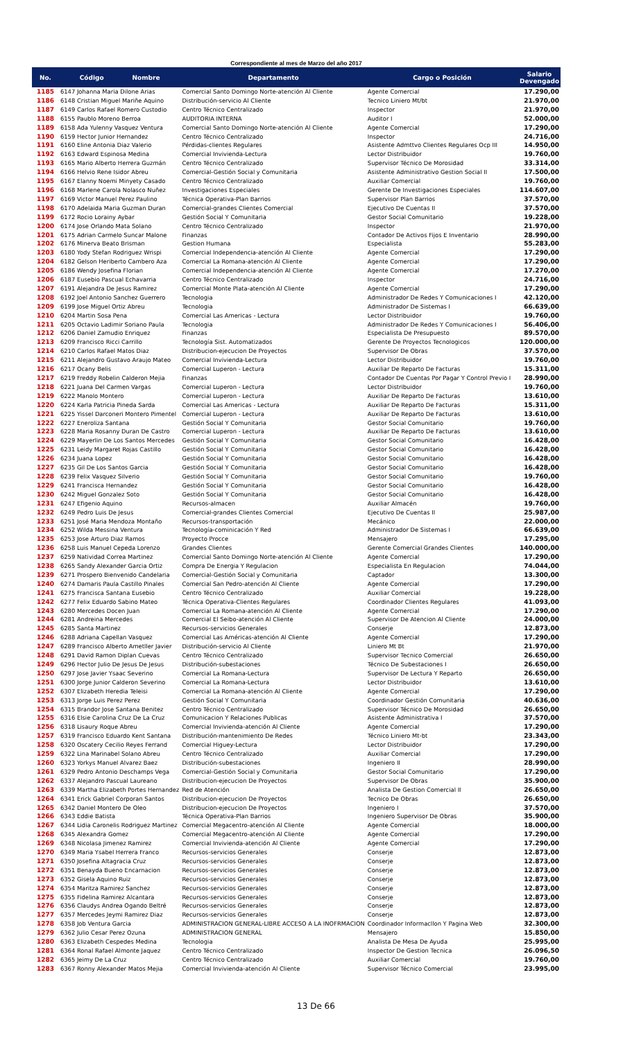Correspondiente al mes de Marzo del año 2017
| No. | Código Nombre | Departamento | Cargo o Posición | Salario Devengado |
| --- | --- | --- | --- | --- |
| 1185 | 6147 Johanna Maria Dilone Arias | Comercial Santo Domingo Norte-atención Al Cliente | Agente Comercial | 17.290,00 |
| 1186 | 6148 Cristian Miguel Mariñe Aquino | Distribución-servicio Al Cliente | Tecnico Liniero Mt/bt | 21.970,00 |
| 1187 | 6149 Carlos Rafael Romero Custodio | Centro Técnico Centralizado | Inspector | 21.970,00 |
| 1188 | 6155 Paublo Moreno Berroa | AUDITORIA INTERNA | Auditor I | 52.000,00 |
| 1189 | 6158 Ada Yulenny Vasquez Ventura | Comercial Santo Domingo Norte-atención Al Cliente | Agente Comercial | 17.290,00 |
| 1190 | 6159 Hector Junior Hernandez | Centro Técnico Centralizado | Inspector | 24.716,00 |
| 1191 | 6160 Eline Antonia Diaz Valerio | Pérdidas-clientes Regulares | Asistente Admttvo Clientes Regulares Ocp III | 14.950,00 |
| 1192 | 6163 Edward Espinosa Medina | Comercial Invivienda-Lectura | Lector Distribuidor | 19.760,00 |
| 1193 | 6165 Mario Alberto Herrera Guzmán | Centro Técnico Centralizado | Supervisor Técnico De Morosidad | 33.314,00 |
| 1194 | 6166 Helvio Rene Isidor Abreu | Comercial-Gestión Social y Comunitaria | Asistente Administrativo Gestion Social II | 17.500,00 |
| 1195 | 6167 Elanny Noemi Minyety Casado | Centro Técnico Centralizado | Auxiliar Comercial | 19.760,00 |
| 1196 | 6168 Marlene Carola Nolasco Nuñez | Investigaciones Especiales | Gerente De Investigaciones Especiales | 114.607,00 |
| 1197 | 6169 Victor Manuel Perez Paulino | Técnica Operativa-Plan Barrios | Supervisor Plan Barrios | 37.570,00 |
| 1198 | 6170 Adelaida Maria Guzman Duran | Comercial-grandes Clientes Comercial | Ejecutivo De Cuentas II | 37.570,00 |
| 1199 | 6172 Rocio Lorainy Aybar | Gestión Social Y Comunitaria | Gestor Social Comunitario | 19.228,00 |
| 1200 | 6174 Jose Orlando Mata Solano | Centro Técnico Centralizado | Inspector | 21.970,00 |
| 1201 | 6175 Adrian Carmelo Suncar Malone | Finanzas | Contador De Activos Fijos E Inventario | 28.990,00 |
| 1202 | 6176 Minerva Beato Brisman | Gestion Humana | Especialista | 55.283,00 |
| 1203 | 6180 Yody Stefan Rodriguez Wrispi | Comercial Independencia-atención Al Cliente | Agente Comercial | 17.290,00 |
| 1204 | 6182 Gelson Heriberto Cambero Aza | Comercial La Romana-atención Al Cliente | Agente Comercial | 17.290,00 |
| 1205 | 6186 Wendy Josefina Florian | Comercial Independencia-atención Al Cliente | Agente Comercial | 17.270,00 |
| 1206 | 6187 Eusebio Pascual Echavarria | Centro Técnico Centralizado | Inspector | 24.716,00 |
| 1207 | 6191 Alejandra De Jesus Ramirez | Comercial Monte Plata-atención Al Cliente | Agente Comercial | 17.290,00 |
| 1208 | 6192 Joel Antonio Sanchez Guerrero | Tecnologia | Administrador De Redes Y Comunicaciones I | 42.120,00 |
| 1209 | 6199 Jose Miguel Ortiz Abreu | Tecnologia | Administrador De Sistemas I | 66.639,00 |
| 1210 | 6204 Martin Sosa Pena | Comercial Las Americas - Lectura | Lector Distribuidor | 19.760,00 |
| 1211 | 6205 Octavio Ladimir Soriano Paula | Tecnologia | Administrador De Redes Y Comunicaciones I | 56.406,00 |
| 1212 | 6206 Daniel Zamudio Enriquez | Finanzas | Especialista De Presupuesto | 89.570,00 |
| 1213 | 6209 Francisco Ricci Carrillo | Tecnología Sist. Automatizados | Gerente De Proyectos Tecnologicos | 120.000,00 |
| 1214 | 6210 Carlos Rafael Matos Diaz | Distribucion-ejecucion De Proyectos | Supervisor De Obras | 37.570,00 |
| 1215 | 6211 Alejandro Gustavo Araujo Mateo | Comercial Invivienda-Lectura | Lector Distribuidor | 19.760,00 |
| 1216 | 6217 Ocany Belis | Comercial Luperon - Lectura | Auxiliar De Reparto De Facturas | 15.311,00 |
| 1217 | 6219 Freddy Robelin Calderon Mejia | Finanzas | Contador De Cuentas Por Pagar Y Control Previo I | 28.990,00 |
| 1218 | 6221 Juana Del Carmen Vargas | Comercial Luperon - Lectura | Lector Distribuidor | 19.760,00 |
| 1219 | 6222 Manolo Montero | Comercial Luperon - Lectura | Auxiliar De Reparto De Facturas | 13.610,00 |
| 1220 | 6224 Karla Patricia Pineda Sarda | Comercial Las Americas - Lectura | Auxiliar De Reparto De Facturas | 15.311,00 |
| 1221 | 6225 Yissel Darconeri Montero Pimentel | Comercial Luperon - Lectura | Auxiliar De Reparto De Facturas | 13.610,00 |
| 1222 | 6227 Eneroliza Santana | Gestión Social Y Comunitaria | Gestor Social Comunitario | 19.760,00 |
| 1223 | 6228 Maria Rosanny Duran De Castro | Comercial Luperon - Lectura | Auxiliar De Reparto De Facturas | 13.610,00 |
| 1224 | 6229 Mayerlin De Los Santos Mercedes | Gestión Social Y Comunitaria | Gestor Social Comunitario | 16.428,00 |
| 1225 | 6231 Leidy Margaret Rojas Castillo | Gestión Social Y Comunitaria | Gestor Social Comunitario | 16.428,00 |
| 1226 | 6234 Juana Lopez | Gestión Social Y Comunitaria | Gestor Social Comunitario | 16.428,00 |
| 1227 | 6235 Gil De Los Santos Garcia | Gestión Social Y Comunitaria | Gestor Social Comunitario | 16.428,00 |
| 1228 | 6239 Felix Vasquez Silverio | Gestión Social Y Comunitaria | Gestor Social Comunitario | 19.760,00 |
| 1229 | 6241 Francisca Hernandez | Gestión Social Y Comunitaria | Gestor Social Comunitario | 16.428,00 |
| 1230 | 6242 Miguel Gonzalez Soto | Gestión Social Y Comunitaria | Gestor Social Comunitario | 16.428,00 |
| 1231 | 6247 Efigenio Aquino | Recursos-almacen | Auxiliar Almacén | 19.760,00 |
| 1232 | 6249 Pedro Luis De Jesus | Comercial-grandes Clientes Comercial | Ejecutivo De Cuentas II | 25.987,00 |
| 1233 | 6251 José Maria Mendoza Montaño | Recursos-transportación | Mecánico | 22.000,00 |
| 1234 | 6252 Wilda Messina Ventura | Tecnología-cominicación Y Red | Administrador De Sistemas I | 66.639,00 |
| 1235 | 6253 Jose Arturo Diaz Ramos | Proyecto Procce | Mensajero | 17.295,00 |
| 1236 | 6258 Luis Manuel Cepeda Lorenzo | Grandes Clientes | Gerente Comercial Grandes Clientes | 140.000,00 |
| 1237 | 6259 Natividad Correa Martinez | Comercial Santo Domingo Norte-atención Al Cliente | Agente Comercial | 17.290,00 |
| 1238 | 6265 Sandy Alexander Garcia Ortiz | Compra De Energia Y Regulacion | Especialista En Regulacion | 74.044,00 |
| 1239 | 6271 Prospero Bienvenido Candelaria | Comercial-Gestión Social y Comunitaria | Captador | 13.300,00 |
| 1240 | 6274 Damaris Paula Castillo Pinales | Comercial San Pedro-atención Al Cliente | Agente Comercial | 17.290,00 |
| 1241 | 6275 Francisca Santana Eusebio | Centro Técnico Centralizado | Auxiliar Comercial | 19.228,00 |
| 1242 | 6277 Felix Eduardo Sabino Mateo | Técnica Operativa-Clientes Regulares | Coordinador Clientes Regulares | 41.093,00 |
| 1243 | 6280 Mercedes Docen Juan | Comercial La Romana-atención Al Cliente | Agente Comercial | 17.290,00 |
| 1244 | 6281 Andreina Mercedes | Comercial El Seibo-atención Al Cliente | Supervisor De Atencion Al Cliente | 24.000,00 |
| 1245 | 6285 Santa Martinez | Recursos-servicios Generales | Conserje | 12.873,00 |
| 1246 | 6288 Adriana Capellan Vasquez | Comercial Las Américas-atención Al Cliente | Agente Comercial | 17.290,00 |
| 1247 | 6289 Francisco Alberto Ametller Javier | Distribución-servicio Al Cliente | Liniero Mt Bt | 21.970,00 |
| 1248 | 6291 David Ramon Diplan Cuevas | Centro Técnico Centralizado | Supervisor Tecnico Comercial | 26.650,00 |
| 1249 | 6296 Hector Julio De Jesus De Jesus | Distribución-subestaciones | Técnico De Subestaciones I | 26.650,00 |
| 1250 | 6297 Jose Javier Ysaac Severino | Comercial La Romana-Lectura | Supervisor De Lectura Y Reparto | 26.650,00 |
| 1251 | 6300 Jorge Junior Calderon Severino | Comercial La Romana-Lectura | Lector Distribuidor | 13.610,00 |
| 1252 | 6307 Elizabeth Heredia Teleisi | Comercial La Romana-atención Al Cliente | Agente Comercial | 17.290,00 |
| 1253 | 6313 Jorge Luis Perez Perez | Gestión Social Y Comunitaria | Coordinador Gestión Comunitaria | 40.636,00 |
| 1254 | 6315 Brandor Jose Santana Benitez | Centro Técnico Centralizado | Supervisor Técnico De Morosidad | 26.650,00 |
| 1255 | 6316 Elsie Carolina Cruz De La Cruz | Comunicacion Y Relaciones Publicas | Asistente Administrativa I | 37.570,00 |
| 1256 | 6318 Lisaury Roque Abreu | Comercial Invivienda-atención Al Cliente | Agente Comercial | 17.290,00 |
| 1257 | 6319 Francisco Eduardo Kent Santana | Distribución-mantenimiento De Redes | Técnico Liniero Mt-bt | 23.343,00 |
| 1258 | 6320 Oscatery Cecilio Reyes Ferrand | Comercial Higuey-Lectura | Lector Distribuidor | 17.290,00 |
| 1259 | 6322 Lina Marinabel Solano Abreu | Centro Técnico Centralizado | Auxiliar Comercial | 17.290,00 |
| 1260 | 6323 Yorkys Manuel Alvarez Baez | Distribución-subestaciones | Ingeniero II | 28.990,00 |
| 1261 | 6329 Pedro Antonio Deschamps Vega | Comercial-Gestión Social y Comunitaria | Gestor Social Comunitario | 17.290,00 |
| 1262 | 6337 Alejandro Pascual Laureano | Distribucion-ejecucion De Proyectos | Supervisor De Obras | 35.900,00 |
| 1263 | 6339 Martha Elizabeth Portes Hernandez | Red de Atención | Analista De Gestion Comercial II | 26.650,00 |
| 1264 | 6341 Erick Gabriel Corporan Santos | Distribucion-ejecucion De Proyectos | Tecnico De Obras | 26.650,00 |
| 1265 | 6342 Daniel Montero De Oleo | Distribucion-ejecucion De Proyectos | Ingeniero I | 37.570,00 |
| 1266 | 6343 Eddie Batista | Técnica Operativa-Plan Barrios | Ingeniero Supervisor De Obras | 35.900,00 |
| 1267 | 6344 Lidia Caronelis Rodriguez Martinez | Comercial Megacentro-atención Al Cliente | Agente Comercial | 18.000,00 |
| 1268 | 6345 Alexandra Gomez | Comercial Megacentro-atención Al Cliente | Agente Comercial | 17.290,00 |
| 1269 | 6348 Nicolasa Jimenez Ramirez | Comercial Invivienda-atención Al Cliente | Agente Comercial | 17.290,00 |
| 1270 | 6349 Maria Ysabel Herrera Franco | Recursos-servicios Generales | Conserje | 12.873,00 |
| 1271 | 6350 Josefina Altagracia Cruz | Recursos-servicios Generales | Conserje | 12.873,00 |
| 1272 | 6351 Benayda Bueno Encarnacion | Recursos-servicios Generales | Conserje | 12.873,00 |
| 1273 | 6352 Gisela Aquino Ruiz | Recursos-servicios Generales | Conserje | 12.873,00 |
| 1274 | 6354 Maritza Ramirez Sanchez | Recursos-servicios Generales | Conserje | 12.873,00 |
| 1275 | 6355 Fidelina Ramirez Alcantara | Recursos-servicios Generales | Conserje | 12.873,00 |
| 1276 | 6356 Claudys Andrea Ogando Beltré | Recursos-servicios Generales | Conserje | 12.873,00 |
| 1277 | 6357 Mercedes Jeymi Ramirez Diaz | Recursos-servicios Generales | Conserje | 12.873,00 |
| 1278 | 6358 Job Ventura Garcia | ADMINISTRACION GENERAL-LIBRE ACCESO A LA INOFRMACION | Coordinador Informacllon Y Pagina Web | 32.300,00 |
| 1279 | 6362 Julio Cesar Perez Ozuna | ADMINISTRACION GENERAL | Mensajero | 15.850,00 |
| 1280 | 6363 Elizabeth Cespedes Medina | Tecnologia | Analista De Mesa De Ayuda | 25.995,00 |
| 1281 | 6364 Ronal Rafael Almonte Jaquez | Centro Técnico Centralizado | Inspector De Gestion Tecnica | 26.096,50 |
| 1282 | 6365 Jeimy De La Cruz | Centro Técnico Centralizado | Auxiliar Comercial | 19.760,00 |
| 1283 | 6367 Ronny Alexander Matos Mejia | Comercial Invivienda-atención Al Cliente | Supervisor Técnico Comercial | 23.995,00 |
13 De 66